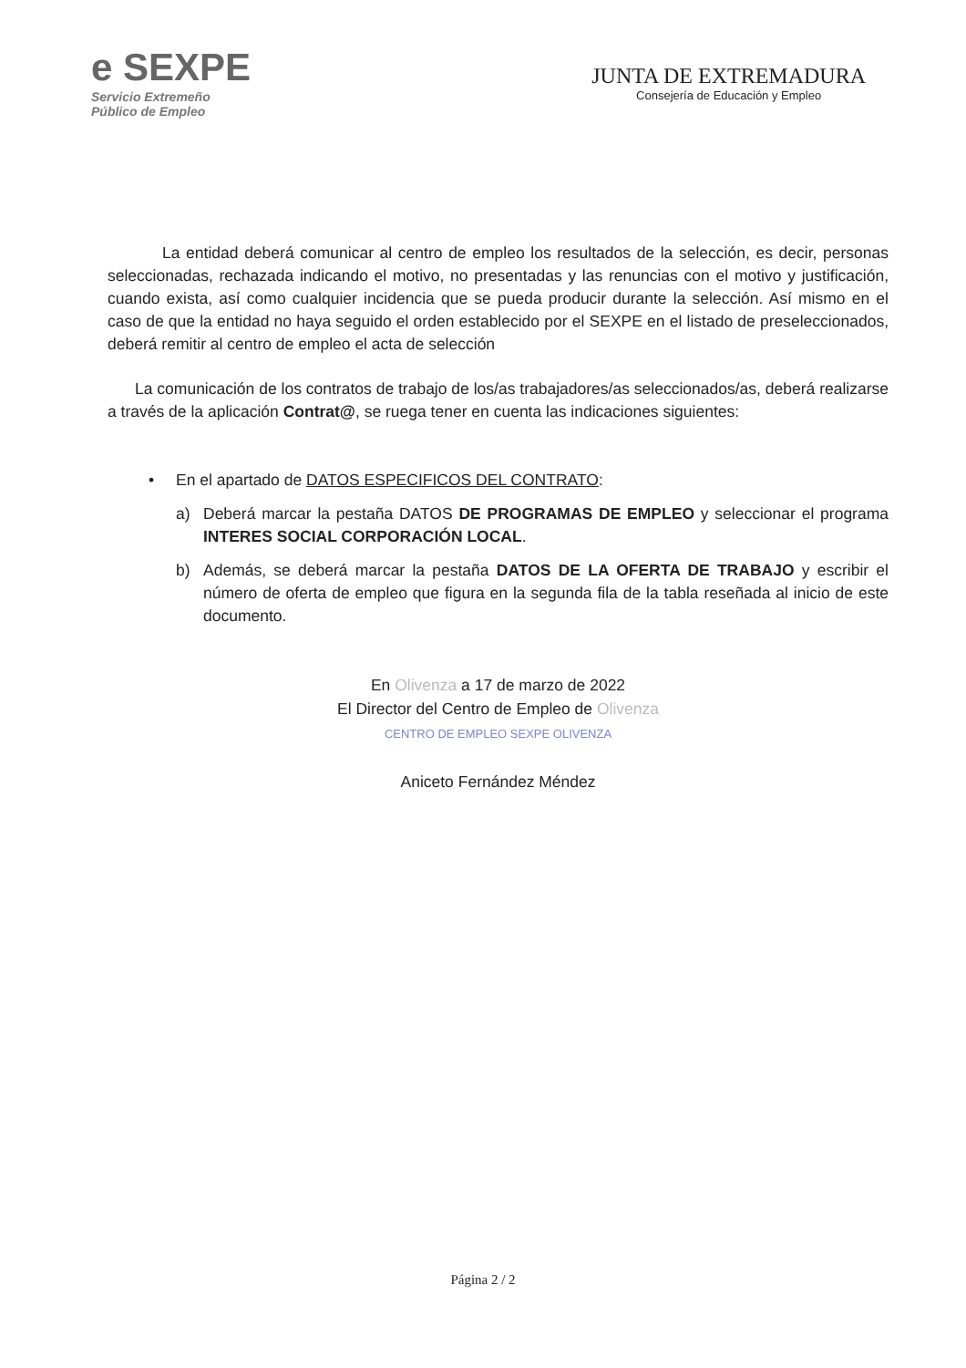e SEXPE
Servicio Extremeño
Público de Empleo
JUNTA DE EXTREMADURA
Consejería de Educación y Empleo
La entidad deberá comunicar al centro de empleo los resultados de la selección, es decir, personas seleccionadas, rechazada indicando el motivo, no presentadas y las renuncias con el motivo y justificación, cuando exista, así como cualquier incidencia que se pueda producir durante la selección. Así mismo en el caso de que la entidad no haya seguido el orden establecido por el SEXPE en el listado de preseleccionados, deberá remitir al centro de empleo el acta de selección
La comunicación de los contratos de trabajo de los/as trabajadores/as seleccionados/as, deberá realizarse a través de la aplicación Contrat@, se ruega tener en cuenta las indicaciones siguientes:
• En el apartado de DATOS ESPECIFICOS DEL CONTRATO:
a) Deberá marcar la pestaña DATOS DE PROGRAMAS DE EMPLEO y seleccionar el programa INTERES SOCIAL CORPORACIÓN LOCAL.
b) Además, se deberá marcar la pestaña DATOS DE LA OFERTA DE TRABAJO y escribir el número de oferta de empleo que figura en la segunda fila de la tabla reseñada al inicio de este documento.
En Olivenza a 17 de marzo de 2022
El Director del Centro de Empleo de Olivenza
CENTRO DE EMPLEO SEXPE OLIVENZA
Aniceto Fernández Méndez
Página 2 / 2